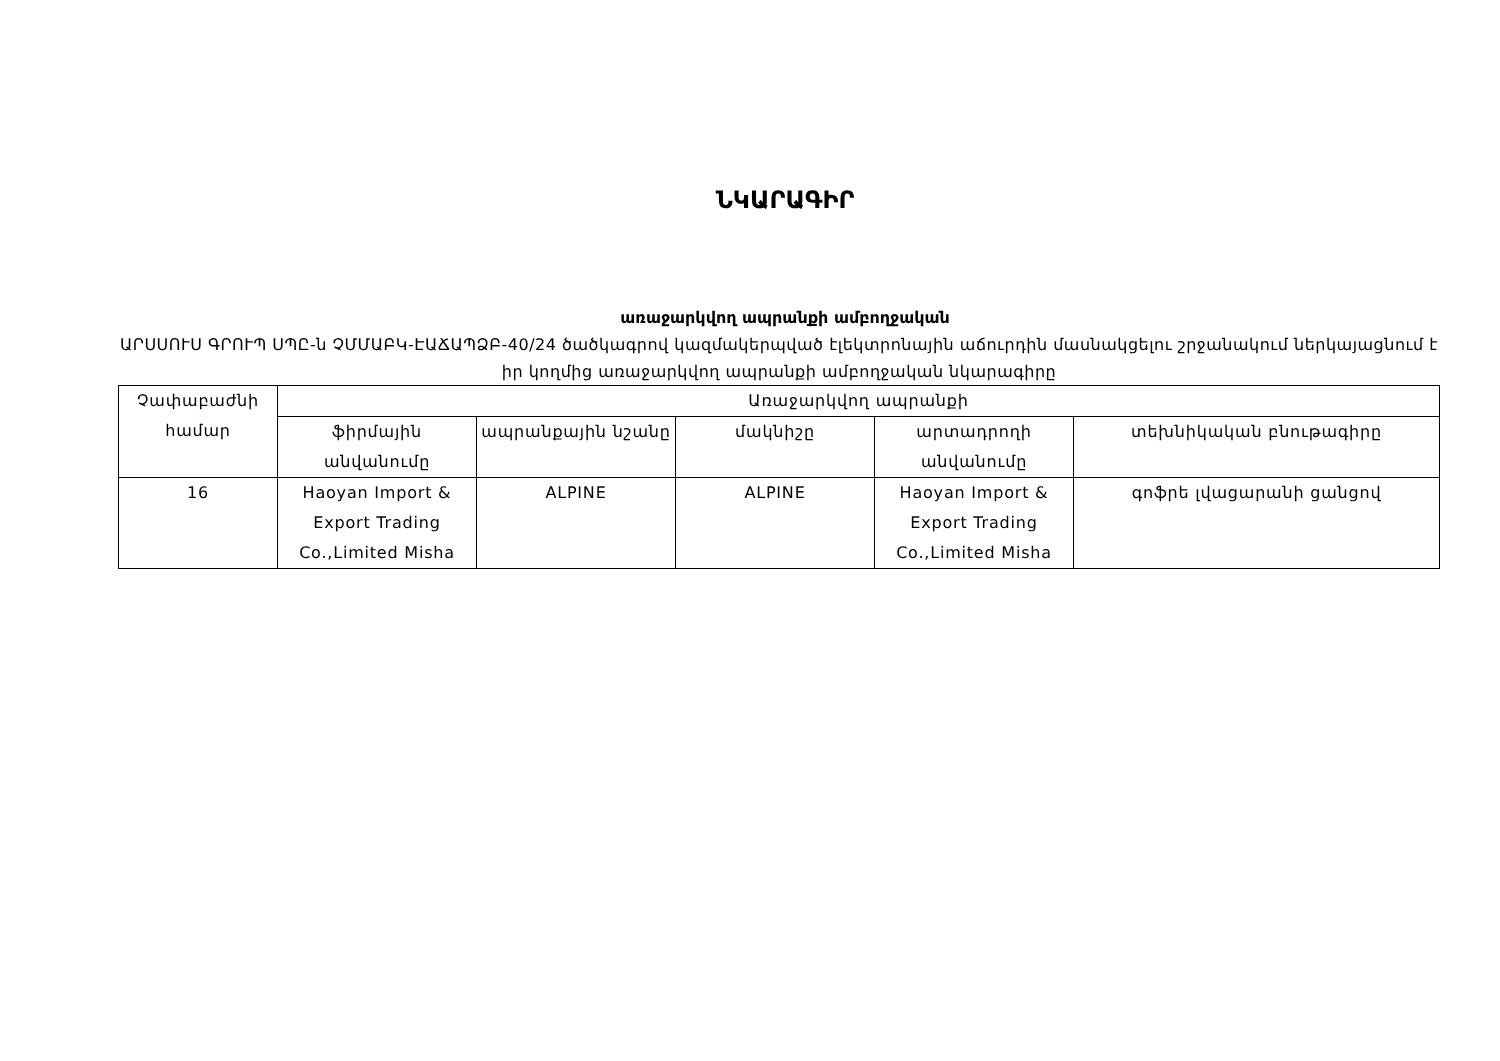ՆԿԱՐԱԳԻՐ
առաջարկվող ապրանքի ամբողջական
ԱՐՍՍՈՒՍ ԳՐՈՒՊ ՍՊԸ-ն ՉՄՄԱԲԿ-ԷԱՃԱՊՁԲ-40/24 ծածկագրով կազմակերպված էլեկտրոնային աճուրդին մասնակցելու շրջանակում ներկայացնում է իր կողմից առաջարկվող ապրանքի ամբողջական նկարագիրը
| Չափաբաժնի համար | Առաջարկվող ապրանքի | | | | |
| --- | --- | --- | --- | --- | --- |
| | ֆիրմային անվանումը | ապրանքային նշանը | մակնիշը | արտադրողի անվանումը | տեխնիկական բնութագիրը |
| 16 | Haoyan Import & Export Trading Co.,Limited Misha | ALPINE | ALPINE | Haoyan Import & Export Trading Co.,Limited Misha | գոֆրե լվացարանի ցանցով |